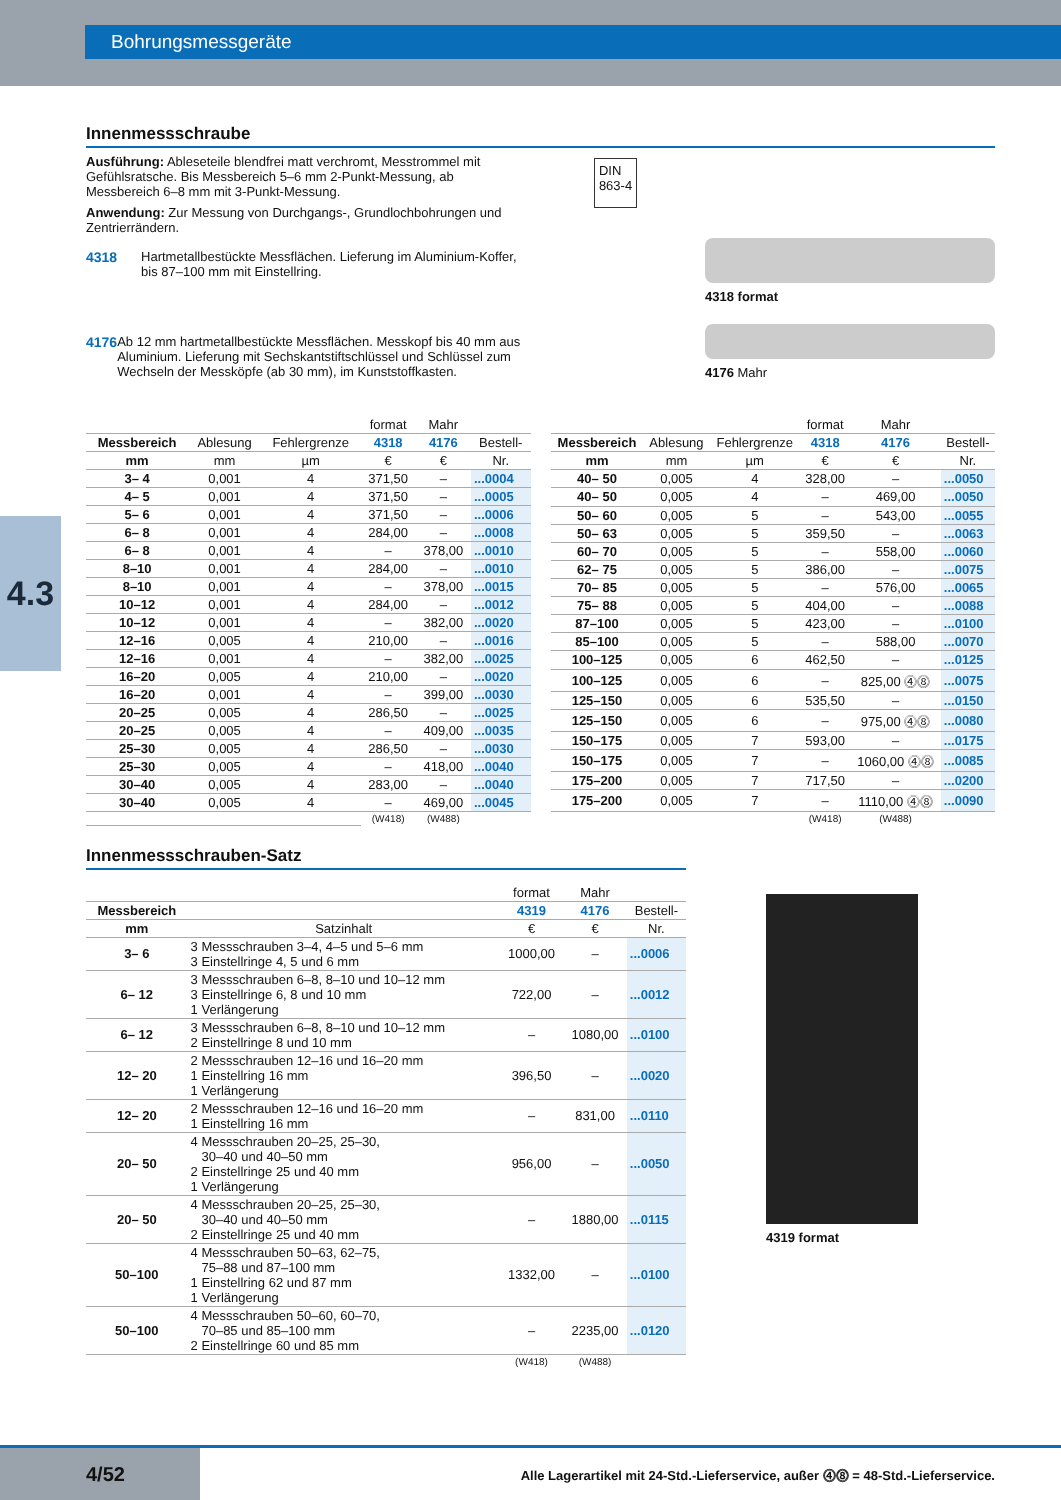Bohrungsmessgeräte
4.3
Innenmessschraube
Ausführung: Ableseteile blendfrei matt verchromt, Messtrommel mit Gefühlsratsche. Bis Messbereich 5–6 mm 2-Punkt-Messung, ab Messbereich 6–8 mm mit 3-Punkt-Messung.
Anwendung: Zur Messung von Durchgangs-, Grundlochbohrungen und Zentrierrändern.
4318 Hartmetallbestückte Messflächen. Lieferung im Aluminium-Koffer, bis 87–100 mm mit Einstellring.
4176 Ab 12 mm hartmetallbestückte Messflächen. Messkopf bis 40 mm aus Aluminium. Lieferung mit Sechskantstift­schlüssel und Schlüssel zum Wechseln der Messköpfe (ab 30 mm), im Kunststoffkasten.
DIN
863-4
4318 format
4176 Mahr
| | | | format | Mahr | |
| --- | --- | --- | --- | --- | --- |
| Messbereich | Ablesung | Fehlergrenze | 4318 | 4176 | Bestell- |
| mm | mm | µm | € | € | Nr. |
| 3– 4 | 0,001 | 4 | 371,50 | – | ...0004 |
| 4– 5 | 0,001 | 4 | 371,50 | – | ...0005 |
| 5– 6 | 0,001 | 4 | 371,50 | – | ...0006 |
| 6– 8 | 0,001 | 4 | 284,00 | – | ...0008 |
| 6– 8 | 0,001 | 4 | – | 378,00 | ...0010 |
| 8–10 | 0,001 | 4 | 284,00 | – | ...0010 |
| 8–10 | 0,001 | 4 | – | 378,00 | ...0015 |
| 10–12 | 0,001 | 4 | 284,00 | – | ...0012 |
| 10–12 | 0,001 | 4 | – | 382,00 | ...0020 |
| 12–16 | 0,005 | 4 | 210,00 | – | ...0016 |
| 12–16 | 0,001 | 4 | – | 382,00 | ...0025 |
| 16–20 | 0,005 | 4 | 210,00 | – | ...0020 |
| 16–20 | 0,001 | 4 | – | 399,00 | ...0030 |
| 20–25 | 0,005 | 4 | 286,50 | – | ...0025 |
| 20–25 | 0,005 | 4 | – | 409,00 | ...0035 |
| 25–30 | 0,005 | 4 | 286,50 | – | ...0030 |
| 25–30 | 0,005 | 4 | – | 418,00 | ...0040 |
| 30–40 | 0,005 | 4 | 283,00 | – | ...0040 |
| 30–40 | 0,005 | 4 | – | 469,00 | ...0045 |
| | | | (W418) | (W488) | |
| | | | format | Mahr | |
| --- | --- | --- | --- | --- | --- |
| Messbereich | Ablesung | Fehlergrenze | 4318 | 4176 | Bestell- |
| mm | mm | µm | € | € | Nr. |
| 40– 50 | 0,005 | 4 | 328,00 | – | ...0050 |
| 40– 50 | 0,005 | 4 | – | 469,00 | ...0050 |
| 50– 60 | 0,005 | 5 | – | 543,00 | ...0055 |
| 50– 63 | 0,005 | 5 | 359,50 | – | ...0063 |
| 60– 70 | 0,005 | 5 | – | 558,00 | ...0060 |
| 62– 75 | 0,005 | 5 | 386,00 | – | ...0075 |
| 70– 85 | 0,005 | 5 | – | 576,00 | ...0065 |
| 75– 88 | 0,005 | 5 | 404,00 | – | ...0088 |
| 87–100 | 0,005 | 5 | 423,00 | – | ...0100 |
| 85–100 | 0,005 | 5 | – | 588,00 | ...0070 |
| 100–125 | 0,005 | 6 | 462,50 | – | ...0125 |
| 100–125 | 0,005 | 6 | – | 825,00 ⓸⓼ | ...0075 |
| 125–150 | 0,005 | 6 | 535,50 | – | ...0150 |
| 125–150 | 0,005 | 6 | – | 975,00 ⓸⓼ | ...0080 |
| 150–175 | 0,005 | 7 | 593,00 | – | ...0175 |
| 150–175 | 0,005 | 7 | – | 1060,00 ⓸⓼ | ...0085 |
| 175–200 | 0,005 | 7 | 717,50 | – | ...0200 |
| 175–200 | 0,005 | 7 | – | 1110,00 ⓸⓼ | ...0090 |
| | | | (W418) | (W488) | |
Innenmessschrauben-Satz
| | | format | Mahr | |
| --- | --- | --- | --- | --- |
| Messbereich | | 4319 | 4176 | Bestell- |
| mm | Satzinhalt | € | € | Nr. |
| 3– 6 | 3 Messschrauben 3–4, 4–5 und 5–6 mm 3 Einstellringe 4, 5 und 6 mm | 1000,00 | – | ...0006 |
| 6– 12 | 3 Messschrauben 6–8, 8–10 und 10–12 mm 3 Einstellringe 6, 8 und 10 mm 1 Verlängerung | 722,00 | – | ...0012 |
| 6– 12 | 3 Messschrauben 6–8, 8–10 und 10–12 mm 2 Einstellringe 8 und 10 mm | – | 1080,00 | ...0100 |
| 12– 20 | 2 Messschrauben 12–16 und 16–20 mm 1 Einstellring 16 mm 1 Verlängerung | 396,50 | – | ...0020 |
| 12– 20 | 2 Messschrauben 12–16 und 16–20 mm 1 Einstellring 16 mm | – | 831,00 | ...0110 |
| 20– 50 | 4 Messschrauben 20–25, 25–30, 30–40 und 40–50 mm 2 Einstellringe 25 und 40 mm 1 Verlängerung | 956,00 | – | ...0050 |
| 20– 50 | 4 Messschrauben 20–25, 25–30, 30–40 und 40–50 mm 2 Einstellringe 25 und 40 mm | – | 1880,00 | ...0115 |
| 50–100 | 4 Messschrauben 50–63, 62–75, 75–88 und 87–100 mm 1 Einstellring 62 und 87 mm 1 Verlängerung | 1332,00 | – | ...0100 |
| 50–100 | 4 Messschrauben 50–60, 60–70, 70–85 und 85–100 mm 2 Einstellringe 60 und 85 mm | – | 2235,00 | ...0120 |
| | | (W418) | (W488) | |
4319 format
4/52
Alle Lagerartikel mit 24-Std.-Lieferservice, außer ⓸⓼ = 48-Std.-Lieferservice.